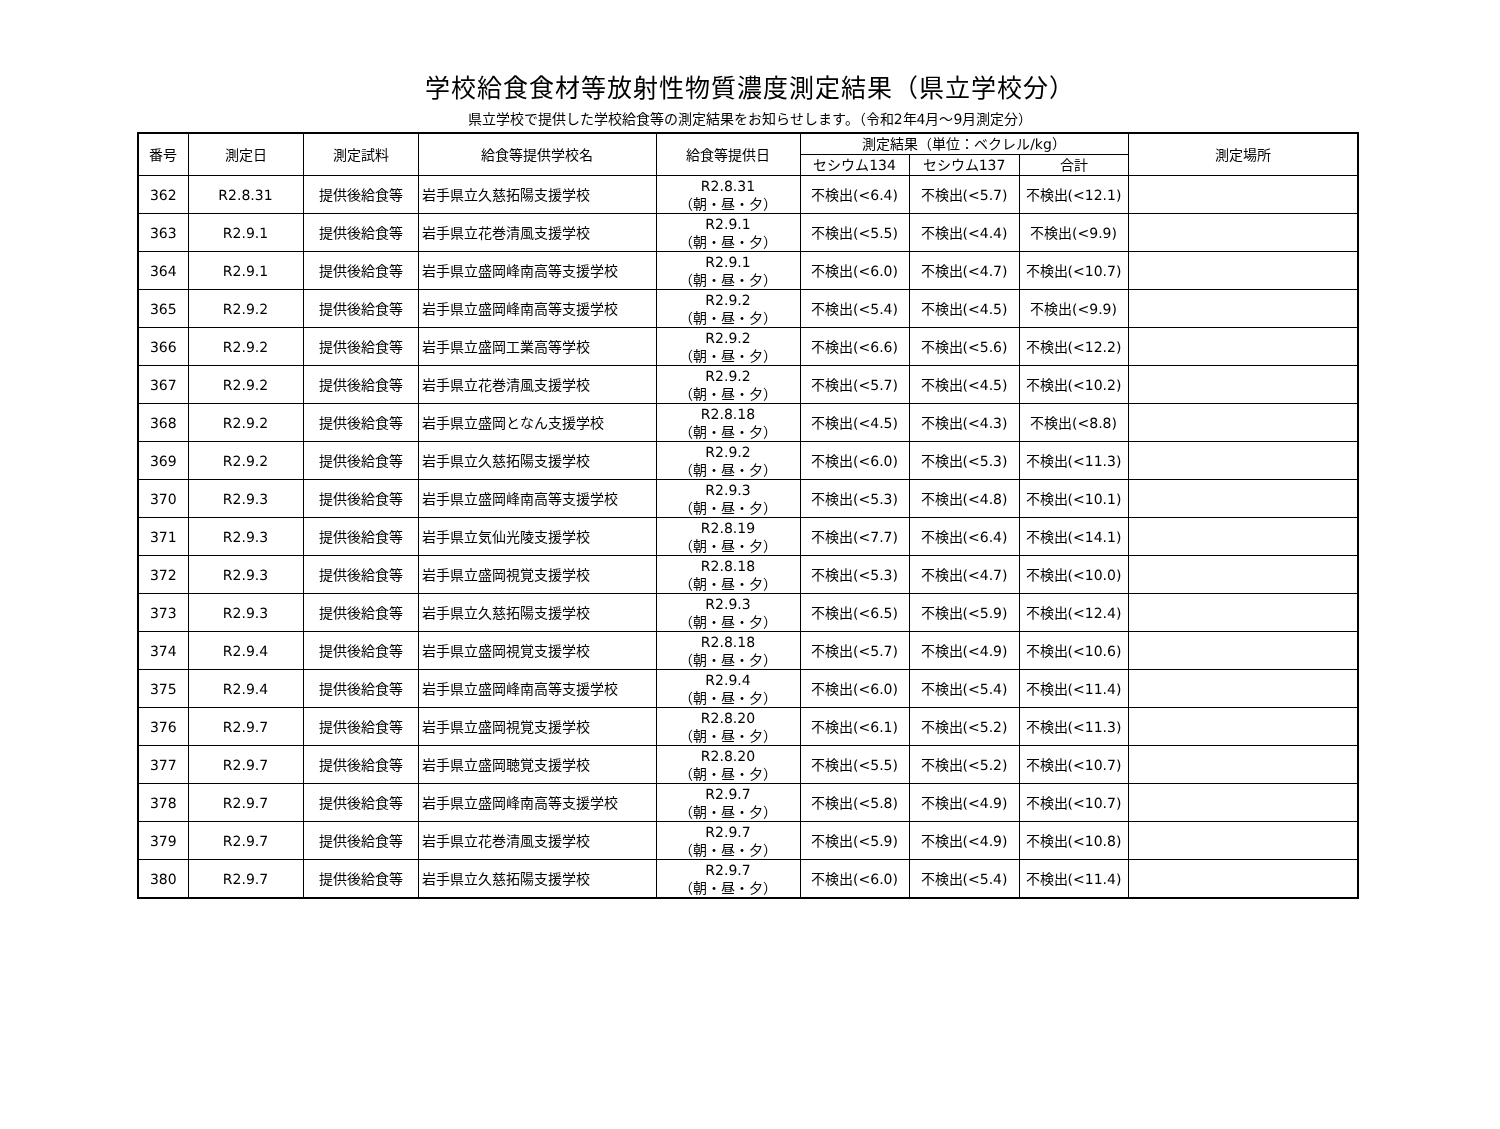学校給食食材等放射性物質濃度測定結果（県立学校分）
県立学校で提供した学校給食等の測定結果をお知らせします。（令和2年4月～9月測定分）
| 番号 | 測定日 | 測定試料 | 給食等提供学校名 | 給食等提供日 | 測定結果（単位：ベクレル/kg） | | | 測定場所 |
| --- | --- | --- | --- | --- | --- | --- | --- | --- |
| | | | | | セシウム134 | セシウム137 | 合計 | |
| 362 | R2.8.31 | 提供後給食等 | 岩手県立久慈拓陽支援学校 | R2.8.31 （朝・昼・夕） | 不検出(<6.4) | 不検出(<5.7) | 不検出(<12.1) | |
| 363 | R2.9.1 | 提供後給食等 | 岩手県立花巻清風支援学校 | R2.9.1 （朝・昼・夕） | 不検出(<5.5) | 不検出(<4.4) | 不検出(<9.9) | |
| 364 | R2.9.1 | 提供後給食等 | 岩手県立盛岡峰南高等支援学校 | R2.9.1 （朝・昼・夕） | 不検出(<6.0) | 不検出(<4.7) | 不検出(<10.7) | |
| 365 | R2.9.2 | 提供後給食等 | 岩手県立盛岡峰南高等支援学校 | R2.9.2 （朝・昼・夕） | 不検出(<5.4) | 不検出(<4.5) | 不検出(<9.9) | |
| 366 | R2.9.2 | 提供後給食等 | 岩手県立盛岡工業高等学校 | R2.9.2 （朝・昼・夕） | 不検出(<6.6) | 不検出(<5.6) | 不検出(<12.2) | |
| 367 | R2.9.2 | 提供後給食等 | 岩手県立花巻清風支援学校 | R2.9.2 （朝・昼・夕） | 不検出(<5.7) | 不検出(<4.5) | 不検出(<10.2) | |
| 368 | R2.9.2 | 提供後給食等 | 岩手県立盛岡となん支援学校 | R2.8.18 （朝・昼・夕） | 不検出(<4.5) | 不検出(<4.3) | 不検出(<8.8) | |
| 369 | R2.9.2 | 提供後給食等 | 岩手県立久慈拓陽支援学校 | R2.9.2 （朝・昼・夕） | 不検出(<6.0) | 不検出(<5.3) | 不検出(<11.3) | |
| 370 | R2.9.3 | 提供後給食等 | 岩手県立盛岡峰南高等支援学校 | R2.9.3 （朝・昼・夕） | 不検出(<5.3) | 不検出(<4.8) | 不検出(<10.1) | |
| 371 | R2.9.3 | 提供後給食等 | 岩手県立気仙光陵支援学校 | R2.8.19 （朝・昼・夕） | 不検出(<7.7) | 不検出(<6.4) | 不検出(<14.1) | |
| 372 | R2.9.3 | 提供後給食等 | 岩手県立盛岡視覚支援学校 | R2.8.18 （朝・昼・夕） | 不検出(<5.3) | 不検出(<4.7) | 不検出(<10.0) | |
| 373 | R2.9.3 | 提供後給食等 | 岩手県立久慈拓陽支援学校 | R2.9.3 （朝・昼・夕） | 不検出(<6.5) | 不検出(<5.9) | 不検出(<12.4) | |
| 374 | R2.9.4 | 提供後給食等 | 岩手県立盛岡視覚支援学校 | R2.8.18 （朝・昼・夕） | 不検出(<5.7) | 不検出(<4.9) | 不検出(<10.6) | |
| 375 | R2.9.4 | 提供後給食等 | 岩手県立盛岡峰南高等支援学校 | R2.9.4 （朝・昼・夕） | 不検出(<6.0) | 不検出(<5.4) | 不検出(<11.4) | |
| 376 | R2.9.7 | 提供後給食等 | 岩手県立盛岡視覚支援学校 | R2.8.20 （朝・昼・夕） | 不検出(<6.1) | 不検出(<5.2) | 不検出(<11.3) | |
| 377 | R2.9.7 | 提供後給食等 | 岩手県立盛岡聴覚支援学校 | R2.8.20 （朝・昼・夕） | 不検出(<5.5) | 不検出(<5.2) | 不検出(<10.7) | |
| 378 | R2.9.7 | 提供後給食等 | 岩手県立盛岡峰南高等支援学校 | R2.9.7 （朝・昼・夕） | 不検出(<5.8) | 不検出(<4.9) | 不検出(<10.7) | |
| 379 | R2.9.7 | 提供後給食等 | 岩手県立花巻清風支援学校 | R2.9.7 （朝・昼・夕） | 不検出(<5.9) | 不検出(<4.9) | 不検出(<10.8) | |
| 380 | R2.9.7 | 提供後給食等 | 岩手県立久慈拓陽支援学校 | R2.9.7 （朝・昼・夕） | 不検出(<6.0) | 不検出(<5.4) | 不検出(<11.4) | |